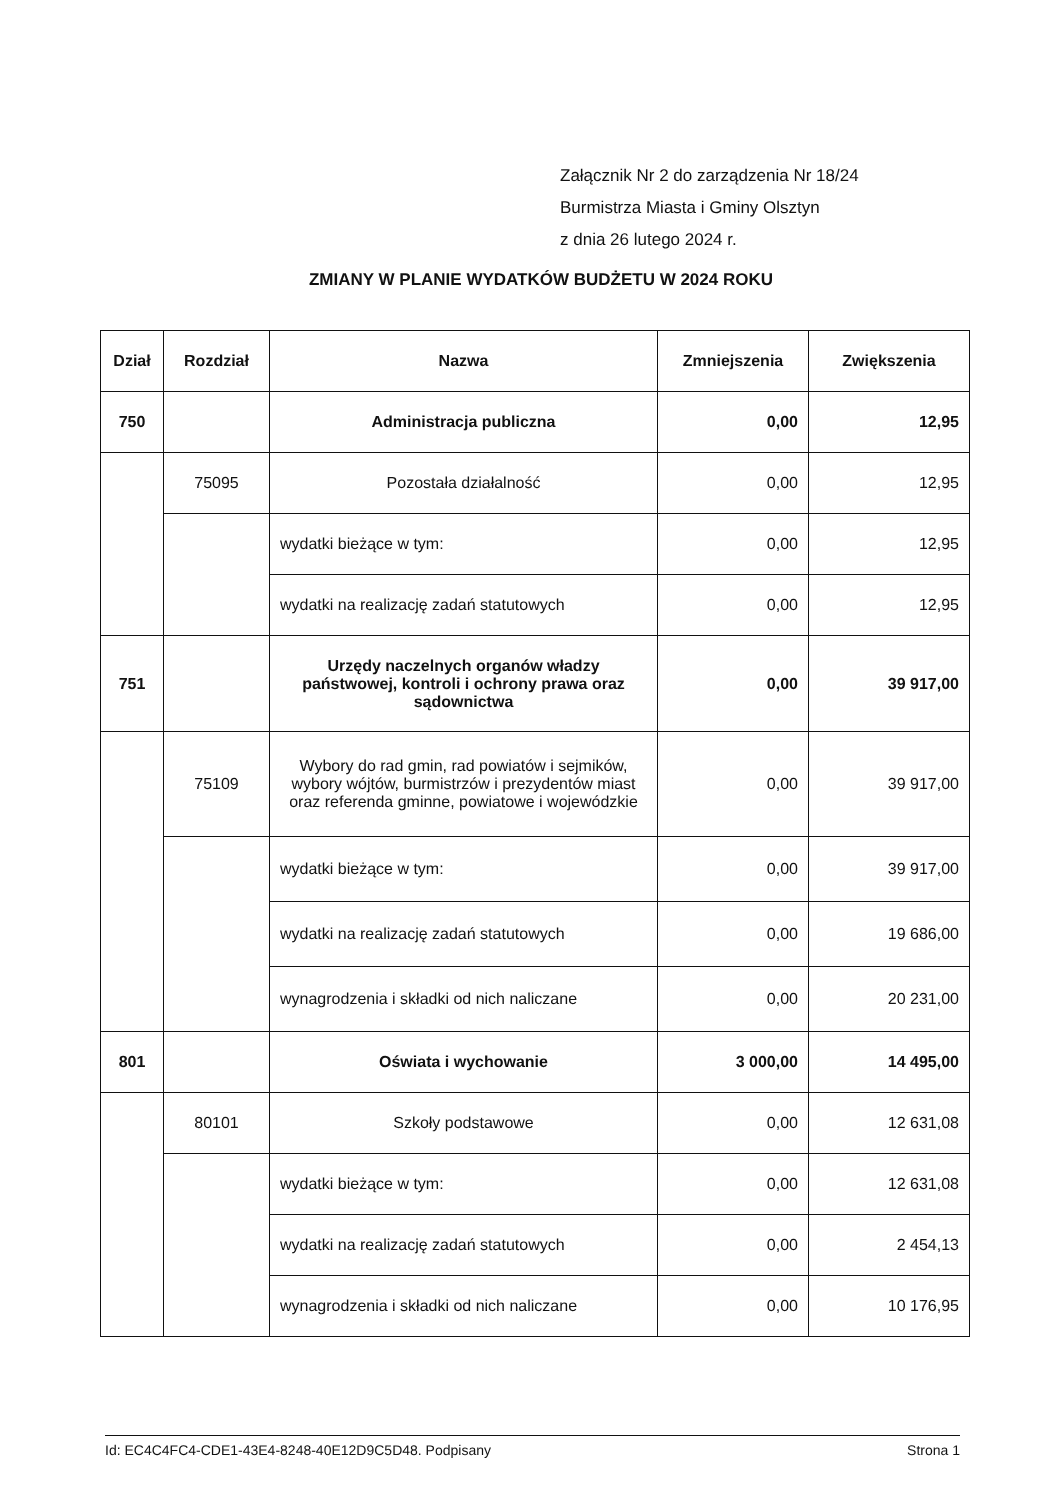Załącznik Nr 2 do zarządzenia Nr 18/24
Burmistrza Miasta i Gminy Olsztyn
z dnia 26 lutego 2024 r.
ZMIANY W PLANIE WYDATKÓW BUDŻETU W 2024 ROKU
| Dział | Rozdział | Nazwa | Zmniejszenia | Zwiększenia |
| --- | --- | --- | --- | --- |
| 750 | | Administracja publiczna | 0,00 | 12,95 |
| | 75095 | Pozostała działalność | 0,00 | 12,95 |
| | | wydatki bieżące w tym: | 0,00 | 12,95 |
| | | wydatki na realizację zadań statutowych | 0,00 | 12,95 |
| 751 | | Urzędy naczelnych organów władzy państwowej, kontroli i ochrony prawa oraz sądownictwa | 0,00 | 39 917,00 |
| | 75109 | Wybory do rad gmin, rad powiatów i sejmików, wybory wójtów, burmistrzów i prezydentów miast oraz referenda gminne, powiatowe i wojewódzkie | 0,00 | 39 917,00 |
| | | wydatki bieżące w tym: | 0,00 | 39 917,00 |
| | | wydatki na realizację zadań statutowych | 0,00 | 19 686,00 |
| | | wynagrodzenia i składki od nich naliczane | 0,00 | 20 231,00 |
| 801 | | Oświata i wychowanie | 3 000,00 | 14 495,00 |
| | 80101 | Szkoły podstawowe | 0,00 | 12 631,08 |
| | | wydatki bieżące w tym: | 0,00 | 12 631,08 |
| | | wydatki na realizację zadań statutowych | 0,00 | 2 454,13 |
| | | wynagrodzenia i składki od nich naliczane | 0,00 | 10 176,95 |
Id: EC4C4FC4-CDE1-43E4-8248-40E12D9C5D48. Podpisany Strona 1